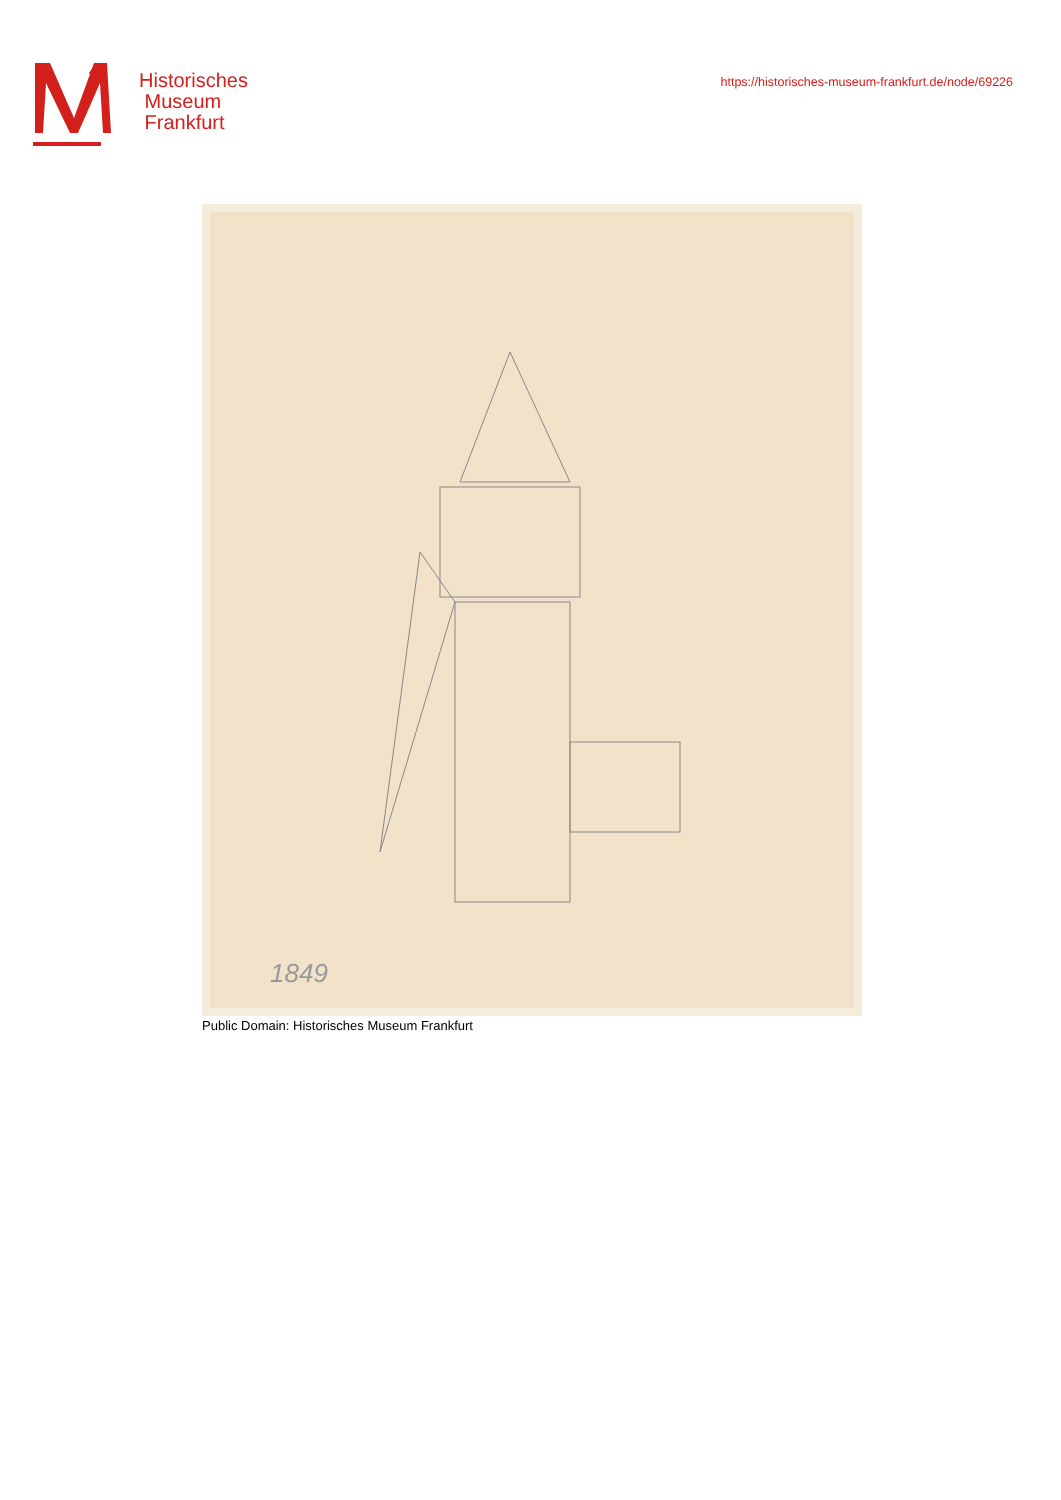Historisches
Museum
Frankfurt
https://historisches-museum-frankfurt.de/node/69226
1849
Public Domain: Historisches Museum Frankfurt